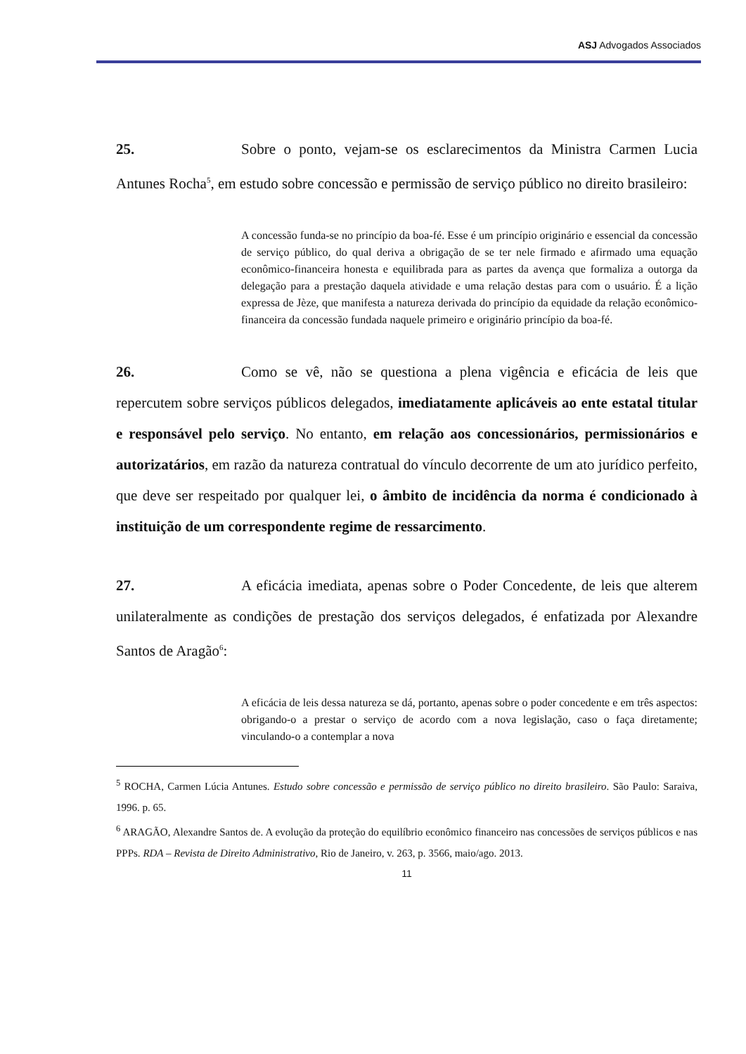ASJ Advogados Associados
25. Sobre o ponto, vejam-se os esclarecimentos da Ministra Carmen Lucia Antunes Rocha<sup>5</sup>, em estudo sobre concessão e permissão de serviço público no direito brasileiro:
A concessão funda-se no princípio da boa-fé. Esse é um princípio originário e essencial da concessão de serviço público, do qual deriva a obrigação de se ter nele firmado e afirmado uma equação econômico-financeira honesta e equilibrada para as partes da avença que formaliza a outorga da delegação para a prestação daquela atividade e uma relação destas para com o usuário. É a lição expressa de Jèze, que manifesta a natureza derivada do princípio da equidade da relação econômico-financeira da concessão fundada naquele primeiro e originário princípio da boa-fé.
26. Como se vê, não se questiona a plena vigência e eficácia de leis que repercutem sobre serviços públicos delegados, imediatamente aplicáveis ao ente estatal titular e responsável pelo serviço. No entanto, em relação aos concessionários, permissionários e autorizatários, em razão da natureza contratual do vínculo decorrente de um ato jurídico perfeito, que deve ser respeitado por qualquer lei, o âmbito de incidência da norma é condicionado à instituição de um correspondente regime de ressarcimento.
27. A eficácia imediata, apenas sobre o Poder Concedente, de leis que alterem unilateralmente as condições de prestação dos serviços delegados, é enfatizada por Alexandre Santos de Aragão<sup>6</sup>:
A eficácia de leis dessa natureza se dá, portanto, apenas sobre o poder concedente e em três aspectos: obrigando-o a prestar o serviço de acordo com a nova legislação, caso o faça diretamente; vinculando-o a contemplar a nova
<sup>5</sup> ROCHA, Carmen Lúcia Antunes. Estudo sobre concessão e permissão de serviço público no direito brasileiro. São Paulo: Saraiva, 1996. p. 65.
<sup>6</sup> ARAGÃO, Alexandre Santos de. A evolução da proteção do equilíbrio econômico financeiro nas concessões de serviços públicos e nas PPPs. RDA – Revista de Direito Administrativo, Rio de Janeiro, v. 263, p. 3566, maio/ago. 2013.
11